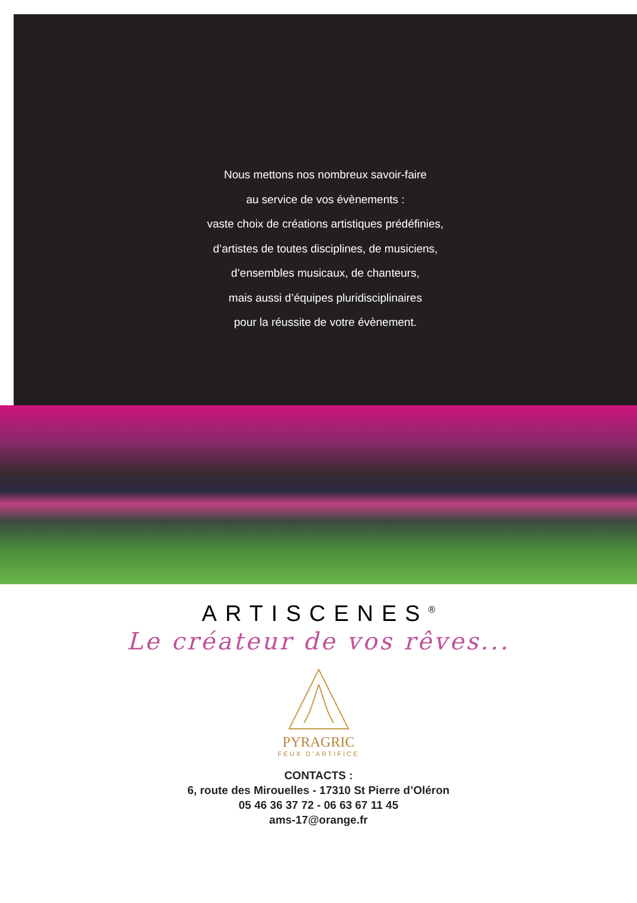Nous mettons nos nombreux savoir-faire
au service de vos évènements :
vaste choix de créations artistiques prédéfinies,
d’artistes de toutes disciplines, de musiciens,
d’ensembles musicaux, de chanteurs,
mais aussi d’équipes pluridisciplinaires
pour la réussite de votre évènement.
ARTISCENES<sup>®</sup>
Le créateur de vos rêves...
PYRAGRIC
FEUX D’ARTIFICE
CONTACTS :
6, route des Mirouelles - 17310 St Pierre d’Oléron
05 46 36 37 72 - 06 63 67 11 45
ams-17@orange.fr